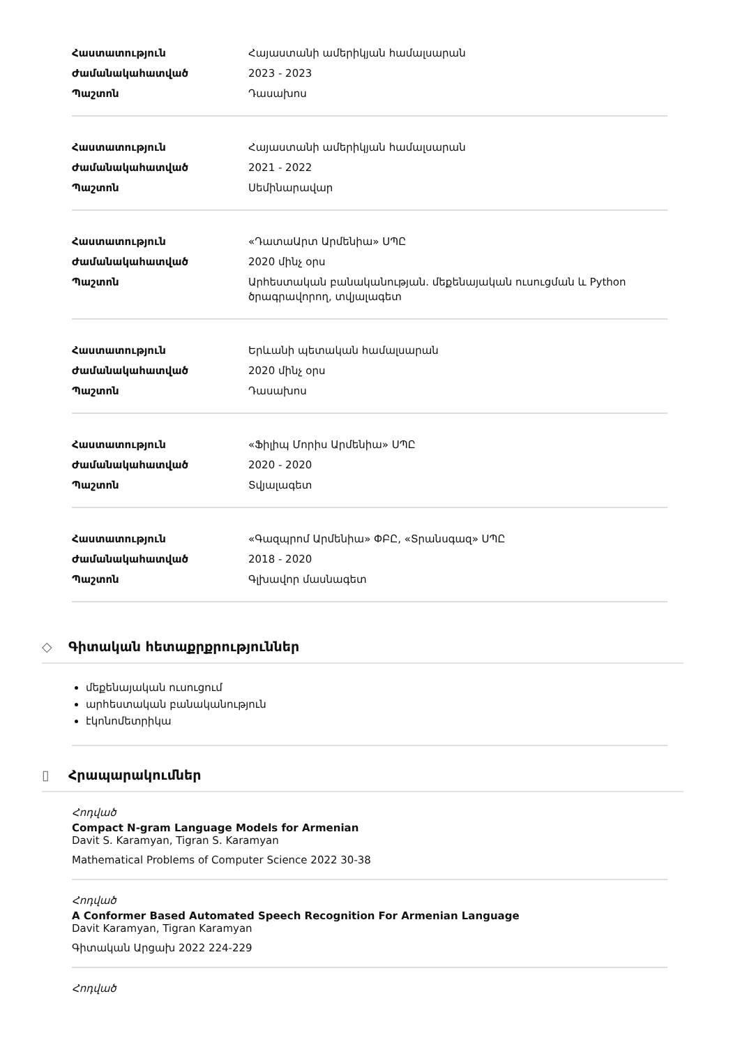| Հաստատություն | Հայաստանի ամերիկյան համալսարան |
| Ժամանակահատված | 2023 - 2023 |
| Պաշտոն | Դասախոս |
| Հաստատություն | Հայաստանի ամերիկյան համալսարան |
| Ժամանակահատված | 2021 - 2022 |
| Պաշտոն | Սեմինարավար |
| Հաստատություն | «ԴատաԱրտ Արմենիա» ՍՊԸ |
| Ժամանակահատված | 2020 մինչ օրս |
| Պաշտոն | Արհեստական բանականության. մեքենայական ուսուցման և Python ծրագրավորող, տվյալագետ |
| Հաստատություն | Երևանի պետական համալսարան |
| Ժամանակահատված | 2020 մինչ օրս |
| Պաշտոն | Դասախոս |
| Հաստատություն | «Ֆիլիպ Մորիս Արմենիա» ՍՊԸ |
| Ժամանակահատված | 2020 - 2020 |
| Պաշտոն | Տվյալագետ |
| Հաստատություն | «Գազպրոմ Արմենիա» ՓԲԸ, «Տրանսգազ» ՍՊԸ |
| Ժամանակահատված | 2018 - 2020 |
| Պաշտոն | Գլխավոր մասնագետ |
◇ Գիտական հետաքրքրություններ
մեքենայական ուսուցում
արհեստական բանականություն
էկոնոմետրիկա
▯ Հրապարակումներ
Հոդված
Compact N-gram Language Models for Armenian
Davit S. Karamyan, Tigran S. Karamyan
Mathematical Problems of Computer Science 2022 30-38
Հոդված
A Conformer Based Automated Speech Recognition For Armenian Language
Davit Karamyan, Tigran Karamyan
Գիտական Արցախ 2022 224-229
Հոդված